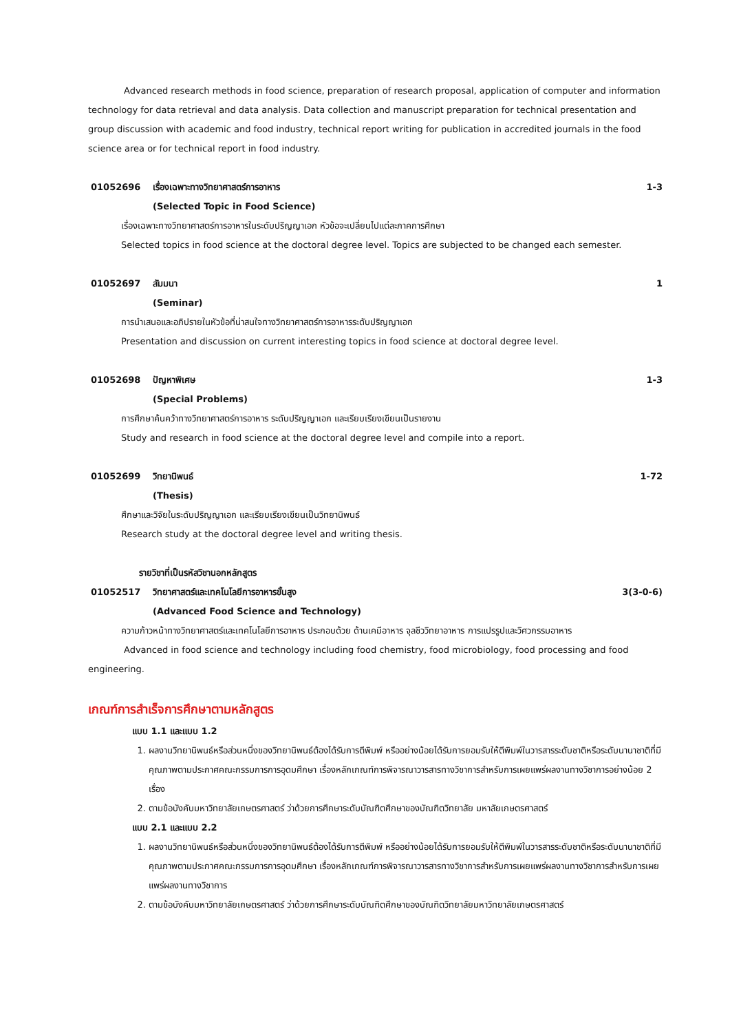Advanced research methods in food science, preparation of research proposal, application of computer and information technology for data retrieval and data analysis. Data collection and manuscript preparation for technical presentation and group discussion with academic and food industry, technical report writing for publication in accredited journals in the food science area or for technical report in food industry.
01052696 เรื่องเฉพาะทางวิทยาศาสตร์การอาหาร 1-3
(Selected Topic in Food Science)
เรื่องเฉพาะทางวิทยาศาสตร์การอาหารในระดับปริญญาเอก หัวข้อจะเปลี่ยนไปแต่ละภาคการศึกษา
Selected topics in food science at the doctoral degree level. Topics are subjected to be changed each semester.
01052697 สัมมนา 1
(Seminar)
การนำเสนอและอภิปรายในหัวข้อที่น่าสนใจทางวิทยาศาสตร์การอาหารระดับปริญญาเอก
Presentation and discussion on current interesting topics in food science at doctoral degree level.
01052698 ปัญหาพิเศษ 1-3
(Special Problems)
การศึกษาค้นคว้าทางวิทยาศาสตร์การอาหาร ระดับปริญญาเอก และเรียบเรียงเขียนเป็นรายงาน
Study and research in food science at the doctoral degree level and compile into a report.
01052699 วิทยานิพนธ์ 1-72
(Thesis)
ศึกษาและวิจัยในระดับปริญญาเอก และเรียบเรียงเขียนเป็นวิทยานิพนธ์
Research study at the doctoral degree level and writing thesis.
รายวิชาที่เป็นรหัสวิชานอกหลักสูตร
01052517 วิทยาศาสตร์และเทคโนโลยีการอาหารขั้นสูง 3(3-0-6)
(Advanced Food Science and Technology)
ความก้าวหน้าทางวิทยาศาสตร์และเทคโนโลยีการอาหาร ประกอบด้วย ด้านเคมีอาหาร จุลชีววิทยาอาหาร การแปรรูปและวิศวกรรมอาหาร
Advanced in food science and technology including food chemistry, food microbiology, food processing and food engineering.
เกณฑ์การสำเร็จการศึกษาตามหลักสูตร
แบบ 1.1 และแบบ 1.2
1. ผลงานวิทยานิพนธ์หรือส่วนหนึ่งของวิทยานิพนธ์ต้องได้รับการตีพิมพ์ หรืออย่างน้อยได้รับการยอมรับให้ตีพิมพ์ในวารสารระดับชาติหรือระดับนานาชาติที่มีคุณภาพตามประกาศคณะกรรมการการอุดมศึกษา เรื่องหลักเกณฑ์การพิจารณาวารสารทางวิชาการสำหรับการเผยแพร่ผลงานทางวิชาการอย่างน้อย 2 เรื่อง
2. ตามข้อบังคับมหาวิทยาลัยเกษตรศาสตร์ ว่าด้วยการศึกษาระดับบัณฑิตศึกษาของบัณฑิตวิทยาลัย มหาลัยเกษตรศาสตร์
แบบ 2.1 และแบบ 2.2
1. ผลงานวิทยานิพนธ์หรือส่วนหนึ่งของวิทยานิพนธ์ต้องได้รับการตีพิมพ์ หรืออย่างน้อยได้รับการยอมรับให้ตีพิมพ์ในวารสารระดับชาติหรือระดับนานาชาติที่มีคุณภาพตามประกาศคณะกรรมการการอุดมศึกษา เรื่องหลักเกณฑ์การพิจารณาวารสารทางวิชาการสำหรับการเผยแพร่ผลงานทางวิชาการสำหรับการเผยแพร่ผลงานทางวิชาการ
2. ตามข้อบังคับมหาวิทยาลัยเกษตรศาสตร์ ว่าด้วยการศึกษาระดับบัณฑิตศึกษาของบัณฑิตวิทยาลัยมหาวิทยาลัยเกษตรศาสตร์